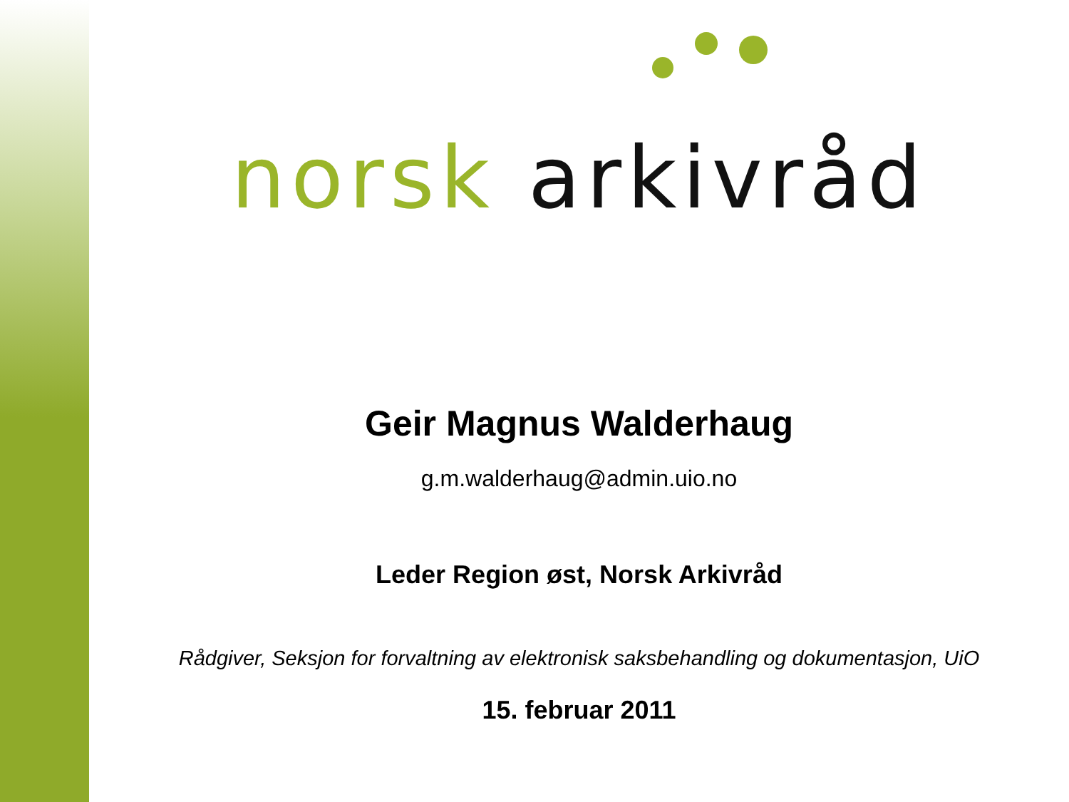norsk arkivråd
Geir Magnus Walderhaug
g.m.walderhaug@admin.uio.no
Leder Region øst, Norsk Arkivråd
Rådgiver, Seksjon for forvaltning av elektronisk saksbehandling og dokumentasjon, UiO
15. februar 2011